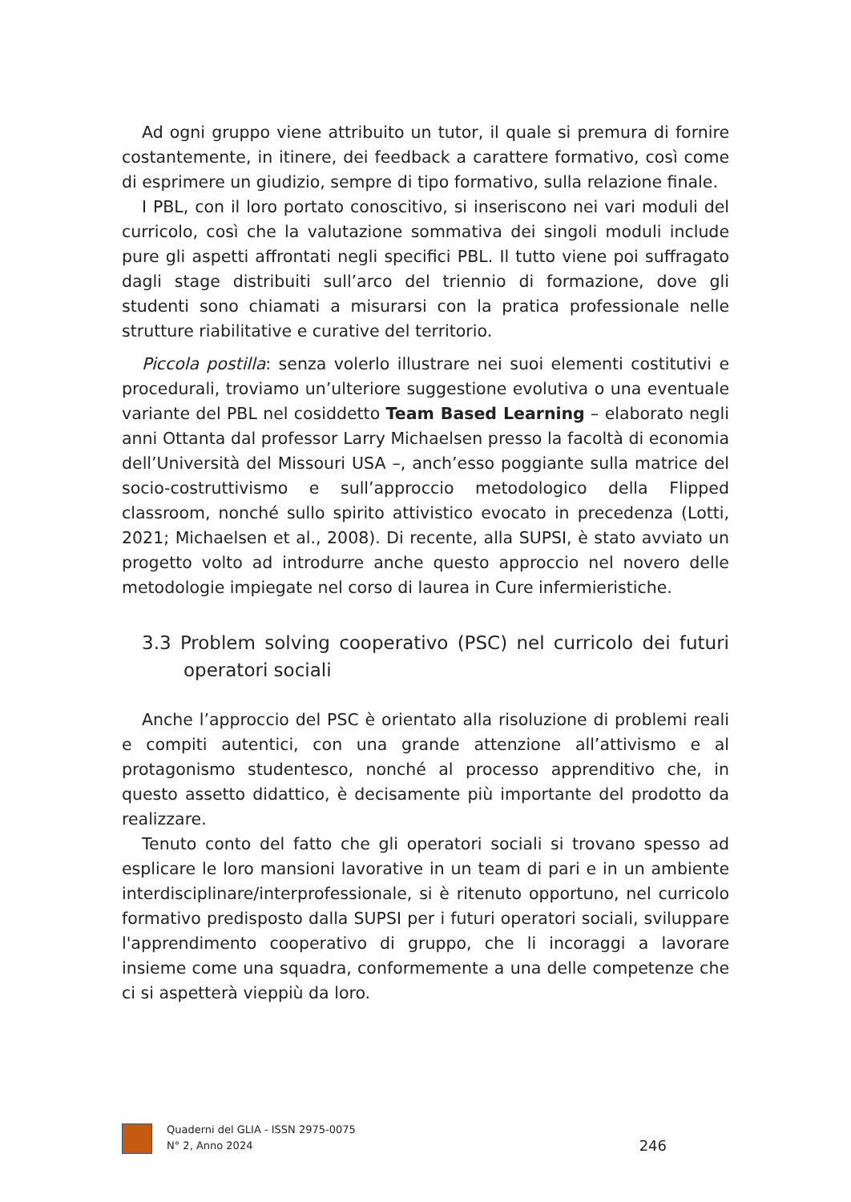Ad ogni gruppo viene attribuito un tutor, il quale si premura di fornire costantemente, in itinere, dei feedback a carattere formativo, così come di esprimere un giudizio, sempre di tipo formativo, sulla relazione finale.
I PBL, con il loro portato conoscitivo, si inseriscono nei vari moduli del curricolo, così che la valutazione sommativa dei singoli moduli include pure gli aspetti affrontati negli specifici PBL. Il tutto viene poi suffragato dagli stage distribuiti sull’arco del triennio di formazione, dove gli studenti sono chiamati a misurarsi con la pratica professionale nelle strutture riabilitative e curative del territorio.
Piccola postilla: senza volerlo illustrare nei suoi elementi costitutivi e procedurali, troviamo un’ulteriore suggestione evolutiva o una eventuale variante del PBL nel cosiddetto Team Based Learning – elaborato negli anni Ottanta dal professor Larry Michaelsen presso la facoltà di economia dell’Università del Missouri USA –, anch’esso poggiante sulla matrice del socio-costruttivismo e sull’approccio metodologico della Flipped classroom, nonché sullo spirito attivistico evocato in precedenza (Lotti, 2021; Michaelsen et al., 2008). Di recente, alla SUPSI, è stato avviato un progetto volto ad introdurre anche questo approccio nel novero delle metodologie impiegate nel corso di laurea in Cure infermieristiche.
3.3 Problem solving cooperativo (PSC) nel curricolo dei futuri operatori sociali
Anche l’approccio del PSC è orientato alla risoluzione di problemi reali e compiti autentici, con una grande attenzione all’attivismo e al protagonismo studentesco, nonché al processo apprenditivo che, in questo assetto didattico, è decisamente più importante del prodotto da realizzare.
Tenuto conto del fatto che gli operatori sociali si trovano spesso ad esplicare le loro mansioni lavorative in un team di pari e in un ambiente interdisciplinare/interprofessionale, si è ritenuto opportuno, nel curricolo formativo predisposto dalla SUPSI per i futuri operatori sociali, sviluppare l'apprendimento cooperativo di gruppo, che li incoraggi a lavorare insieme come una squadra, conformemente a una delle competenze che ci si aspetterà vieppiù da loro.
Quaderni del GLIA - ISSN 2975-0075
N° 2, Anno 2024
246